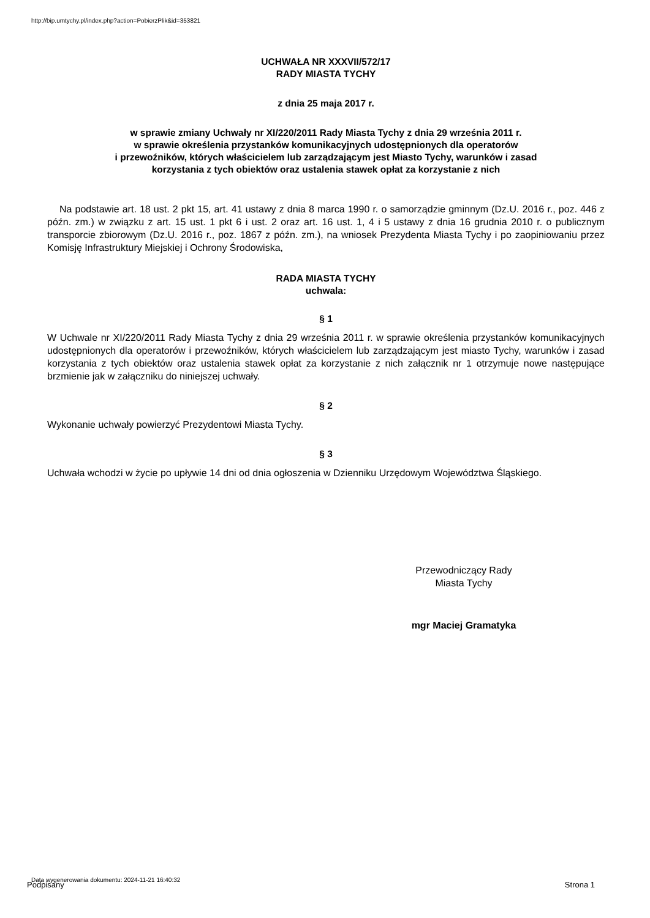http://bip.umtychy.pl/index.php?action=PobierzPlik&id=353821
UCHWAŁA NR XXXVII/572/17
RADY MIASTA TYCHY
z dnia 25 maja 2017 r.
w sprawie zmiany Uchwały nr XI/220/2011 Rady Miasta Tychy z dnia 29 września 2011 r.
w sprawie określenia przystanków komunikacyjnych udostępnionych dla operatorów
i przewoźników, których właścicielem lub zarządzającym jest Miasto Tychy, warunków i zasad
korzystania z tych obiektów oraz ustalenia stawek opłat za korzystanie z nich
Na podstawie art. 18 ust. 2 pkt 15, art. 41 ustawy z dnia 8 marca 1990 r. o samorządzie gminnym (Dz.U. 2016 r., poz. 446 z późn. zm.) w związku z art. 15 ust. 1 pkt 6 i ust. 2 oraz art. 16 ust. 1, 4 i 5 ustawy z dnia 16 grudnia 2010 r. o publicznym transporcie zbiorowym (Dz.U. 2016 r., poz. 1867 z późn. zm.), na wniosek Prezydenta Miasta Tychy i po zaopiniowaniu przez Komisję Infrastruktury Miejskiej i Ochrony Środowiska,
RADA MIASTA TYCHY
uchwala:
§ 1
W Uchwale nr XI/220/2011 Rady Miasta Tychy z dnia 29 września 2011 r. w sprawie określenia przystanków komunikacyjnych udostępnionych dla operatorów i przewoźników, których właścicielem lub zarządzającym jest miasto Tychy, warunków i zasad korzystania z tych obiektów oraz ustalenia stawek opłat za korzystanie z nich załącznik nr 1 otrzymuje nowe następujące brzmienie jak w załączniku do niniejszej uchwały.
§ 2
Wykonanie uchwały powierzyć Prezydentowi Miasta Tychy.
§ 3
Uchwała wchodzi w życie po upływie 14 dni od dnia ogłoszenia w Dzienniku Urzędowym Województwa Śląskiego.
Przewodniczący Rady
Miasta Tychy
mgr Maciej Gramatyka
Data wygenerowania dokumentu: 2024-11-21 16:40:32
Podpisany Strona 1